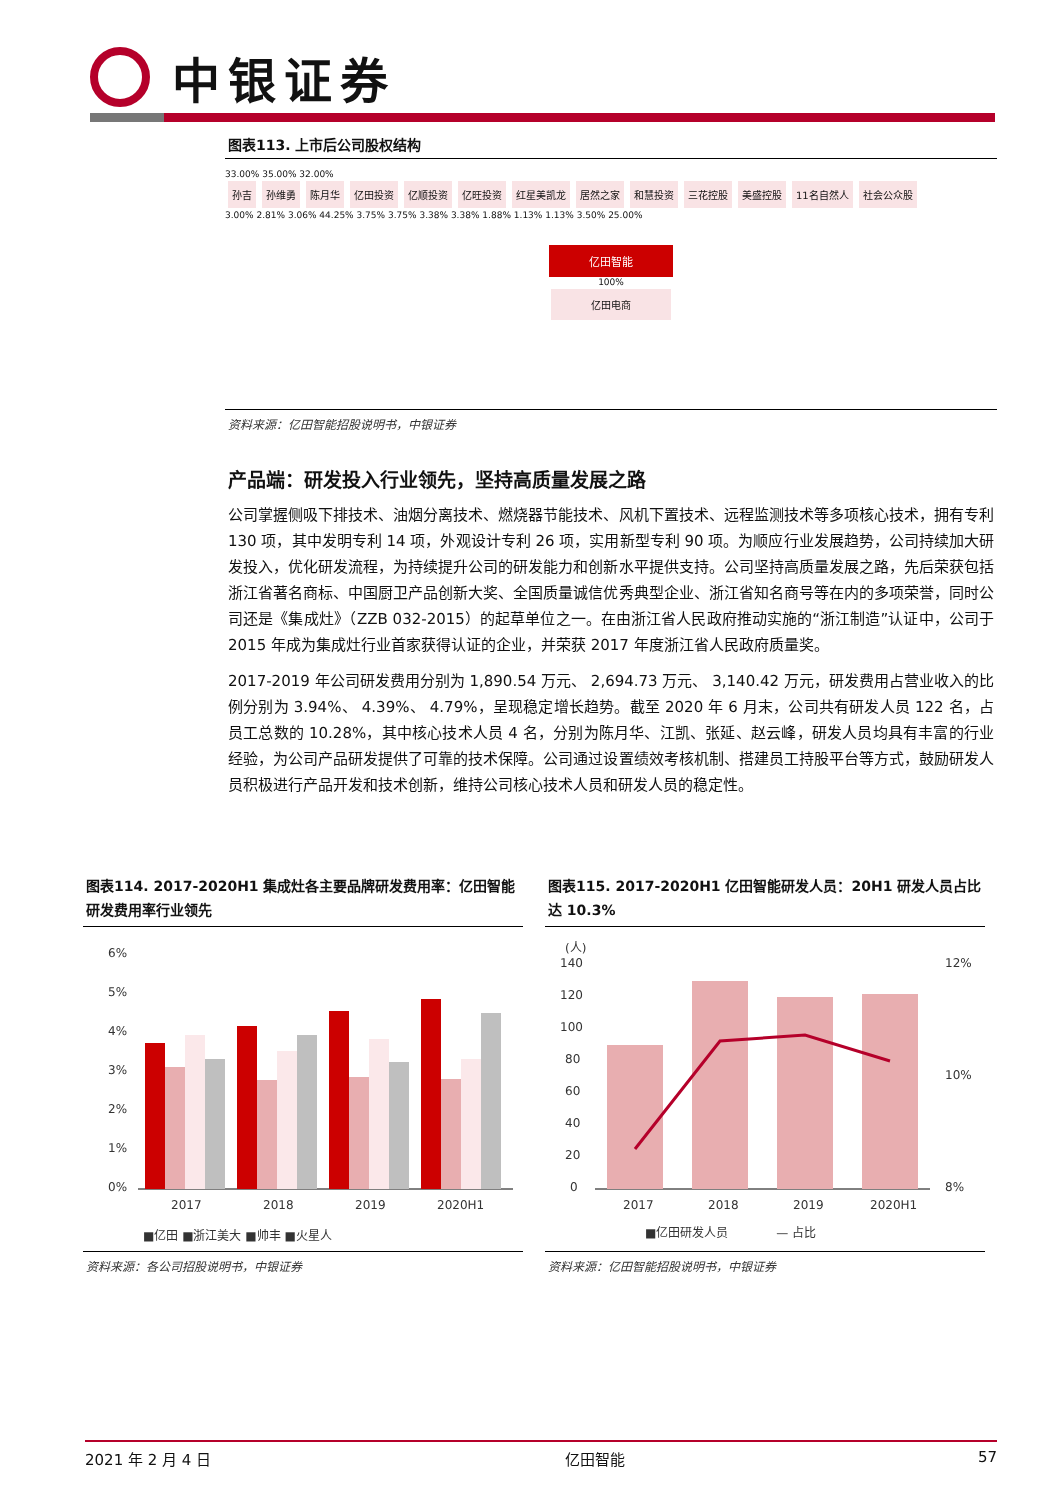中银证券
图表113. 上市后公司股权结构
33.00% 35.00% 32.00%
孙吉 孙维勇 陈月华 亿田投资 亿顺投资 亿旺投资 红星美凯龙 居然之家 和慧投资 三花控股 美盛控股 11名自然人 社会公众股
3.00% 2.81% 3.06% 44.25% 3.75% 3.75% 3.38% 3.38% 1.88% 1.13% 1.13% 3.50% 25.00%
亿田智能
100%
亿田电商
资料来源：亿田智能招股说明书，中银证券
产品端：研发投入行业领先，坚持高质量发展之路
公司掌握侧吸下排技术、油烟分离技术、燃烧器节能技术、风机下置技术、远程监测技术等多项核心技术，拥有专利 130 项，其中发明专利 14 项，外观设计专利 26 项，实用新型专利 90 项。为顺应行业发展趋势，公司持续加大研发投入，优化研发流程，为持续提升公司的研发能力和创新水平提供支持。公司坚持高质量发展之路，先后荣获包括浙江省著名商标、中国厨卫产品创新大奖、全国质量诚信优秀典型企业、浙江省知名商号等在内的多项荣誉，同时公司还是《集成灶》（ZZB 032-2015）的起草单位之一。在由浙江省人民政府推动实施的“浙江制造”认证中，公司于 2015 年成为集成灶行业首家获得认证的企业，并荣获 2017 年度浙江省人民政府质量奖。
2017-2019 年公司研发费用分别为 1,890.54 万元、 2,694.73 万元、 3,140.42 万元，研发费用占营业收入的比例分别为 3.94%、 4.39%、 4.79%，呈现稳定增长趋势。截至 2020 年 6 月末，公司共有研发人员 122 名，占员工总数的 10.28%，其中核心技术人员 4 名，分别为陈月华、江凯、张延、赵云峰，研发人员均具有丰富的行业经验，为公司产品研发提供了可靠的技术保障。公司通过设置绩效考核机制、搭建员工持股平台等方式，鼓励研发人员积极进行产品开发和技术创新，维持公司核心技术人员和研发人员的稳定性。
图表114. 2017-2020H1 集成灶各主要品牌研发费用率：亿田智能研发费用率行业领先
6%
5%
4%
3%
2%
1%
0%
2017
2018
2019
2020H1
■亿田 ■浙江美大 ■帅丰 ■火星人
资料来源：各公司招股说明书，中银证券
图表115. 2017-2020H1 亿田智能研发人员：20H1 研发人员占比达 10.3%
(人)
140
120
100
80
60
40
20
0
12%
10%
8%
2017
2018
2019
2020H1
■亿田研发人员　　　　— 占比
资料来源：亿田智能招股说明书，中银证券
2021 年 2 月 4 日 亿田智能 57